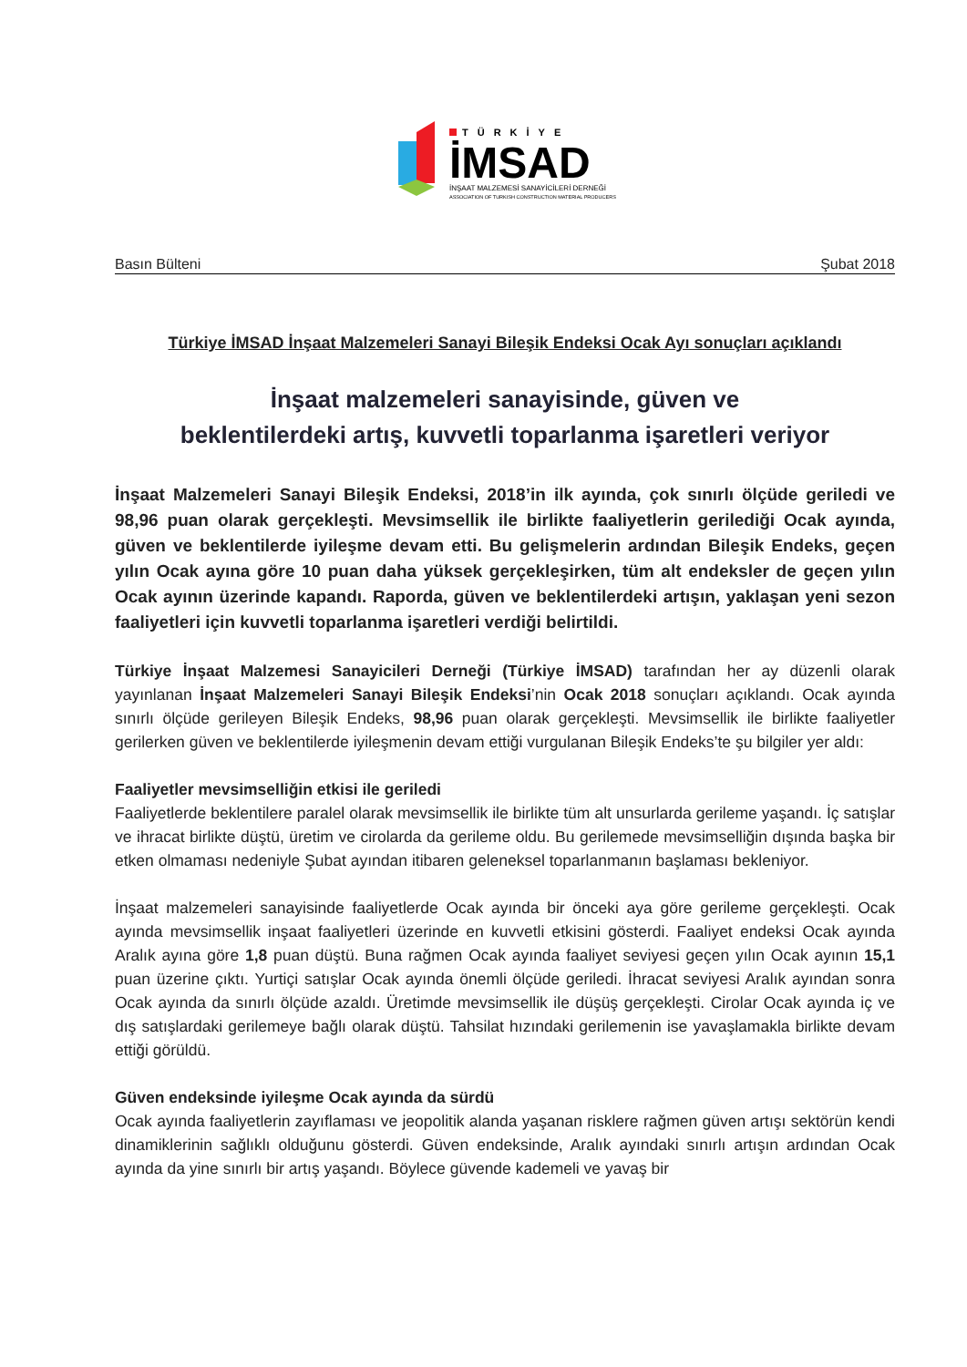TÜRKİYE
İMSAD
İNŞAAT MALZEMESİ SANAYİCİLERİ DERNEĞİ
ASSOCIATION OF TURKISH CONSTRUCTION MATERIAL PRODUCERS
Basın Bülteni Şubat 2018
Türkiye İMSAD İnşaat Malzemeleri Sanayi Bileşik Endeksi Ocak Ayı sonuçları açıklandı
İnşaat malzemeleri sanayisinde, güven ve
beklentilerdeki artış, kuvvetli toparlanma işaretleri veriyor
İnşaat Malzemeleri Sanayi Bileşik Endeksi, 2018’in ilk ayında, çok sınırlı ölçüde geriledi ve 98,96 puan olarak gerçekleşti. Mevsimsellik ile birlikte faaliyetlerin gerilediği Ocak ayında, güven ve beklentilerde iyileşme devam etti. Bu gelişmelerin ardından Bileşik Endeks, geçen yılın Ocak ayına göre 10 puan daha yüksek gerçekleşirken, tüm alt endeksler de geçen yılın Ocak ayının üzerinde kapandı. Raporda, güven ve beklentilerdeki artışın, yaklaşan yeni sezon faaliyetleri için kuvvetli toparlanma işaretleri verdiği belirtildi.
Türkiye İnşaat Malzemesi Sanayicileri Derneği (Türkiye İMSAD) tarafından her ay düzenli olarak yayınlanan İnşaat Malzemeleri Sanayi Bileşik Endeksi’nin Ocak 2018 sonuçları açıklandı. Ocak ayında sınırlı ölçüde gerileyen Bileşik Endeks, 98,96 puan olarak gerçekleşti. Mevsimsellik ile birlikte faaliyetler gerilerken güven ve beklentilerde iyileşmenin devam ettiği vurgulanan Bileşik Endeks’te şu bilgiler yer aldı:
Faaliyetler mevsimselliğin etkisi ile geriledi
Faaliyetlerde beklentilere paralel olarak mevsimsellik ile birlikte tüm alt unsurlarda gerileme yaşandı. İç satışlar ve ihracat birlikte düştü, üretim ve cirolarda da gerileme oldu. Bu gerilemede mevsimselliğin dışında başka bir etken olmaması nedeniyle Şubat ayından itibaren geleneksel toparlanmanın başlaması bekleniyor.
İnşaat malzemeleri sanayisinde faaliyetlerde Ocak ayında bir önceki aya göre gerileme gerçekleşti. Ocak ayında mevsimsellik inşaat faaliyetleri üzerinde en kuvvetli etkisini gösterdi. Faaliyet endeksi Ocak ayında Aralık ayına göre 1,8 puan düştü. Buna rağmen Ocak ayında faaliyet seviyesi geçen yılın Ocak ayının 15,1 puan üzerine çıktı. Yurtiçi satışlar Ocak ayında önemli ölçüde geriledi. İhracat seviyesi Aralık ayından sonra Ocak ayında da sınırlı ölçüde azaldı. Üretimde mevsimsellik ile düşüş gerçekleşti. Cirolar Ocak ayında iç ve dış satışlardaki gerilemeye bağlı olarak düştü. Tahsilat hızındaki gerilemenin ise yavaşlamakla birlikte devam ettiği görüldü.
Güven endeksinde iyileşme Ocak ayında da sürdü
Ocak ayında faaliyetlerin zayıflaması ve jeopolitik alanda yaşanan risklere rağmen güven artışı sektörün kendi dinamiklerinin sağlıklı olduğunu gösterdi. Güven endeksinde, Aralık ayındaki sınırlı artışın ardından Ocak ayında da yine sınırlı bir artış yaşandı. Böylece güvende kademeli ve yavaş bir